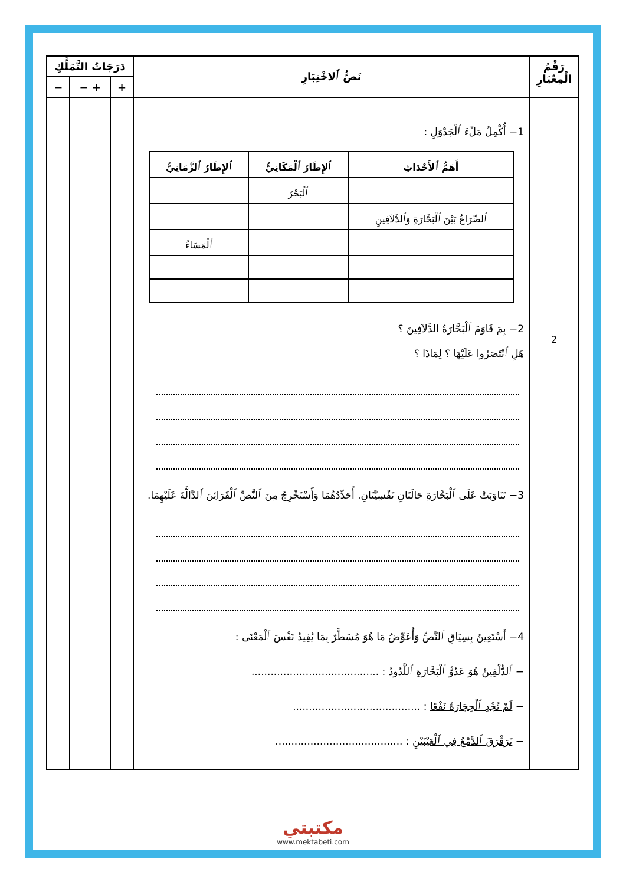| رَقْمُ الْمِعْيَارِ | نَصُّ ٱلاخْتِبَارِ | دَرَجَاتُ التَّمَلُّكِ | | |
| --- | --- | --- | --- | --- |
| | | + | + − | − |
| 2 | 1− أُكْمِلُ مَلْءَ ٱلْجَدْوَلِ : / أَهَمُّ ٱلأَحْدَاثِ / ٱلإِطَارُ ٱلْمَكَانِيُّ / ٱلإِطَارُ ٱلزَّمَانِيُّ / / --- / --- / --- / / / ٱلْبَحْرُ / / / ٱلصِّرَاعُ بَيْنَ ٱلْبَحَّارَةِ وَٱلدَّلاَفِينِ / / / / / / ٱلْمَسَاءُ / 2− بِمَ قَاوَمَ ٱلْبَحَّارَةُ الدَّلاَفِينَ ؟ هَلِ ٱنْتَصَرُوا عَلَيْهَا ؟ لِمَاذَا ؟ 3− تَنَاوَبَتْ عَلَى ٱلْبَحَّارَةِ حَالَتَانِ نَفْسِيَّتَانِ. أُحَدِّدُهُمَا وَأَسْتَخْرِجُ مِنَ ٱلنَّصِّ ٱلْقَرَائِنَ ٱلدَّالَّةَ عَلَيْهِمَا. 4− أَسْتَعِينُ بِسِيَاقِ ٱلنَّصِّ وَأُعَوِّضُ مَا هُوَ مُسَطَّرٌ بِمَا يُفِيدُ نَفْسَ ٱلْمَعْنَى : − ٱلدُّلْفِينُ هُوَ عَدُوُّ ٱلْبَحَّارَةِ ٱللَّدُودُ : ........................................ − لَمْ تُجْدِ ٱلْحِجَارَةُ نَفْعًا : ........................................ − تَرَقْرَقَ ٱلدَّمْعُ فِي ٱلْعَيْنَيْنِ : ........................................ | | | |
مكتبتي
www.mektabeti.com